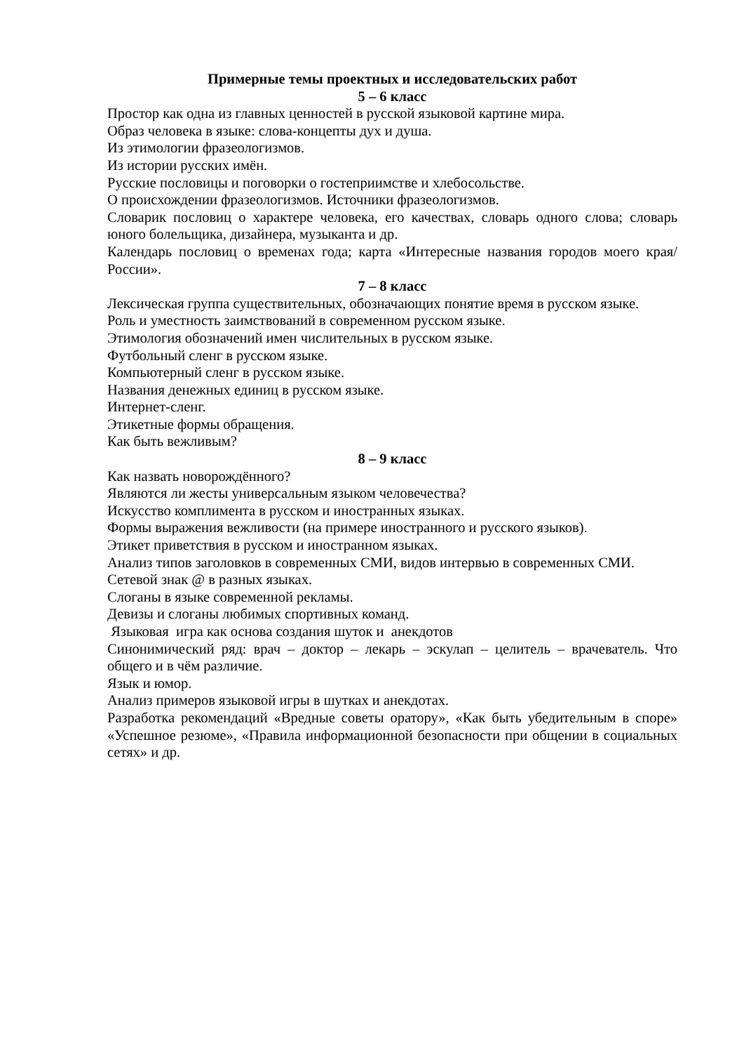Примерные темы проектных и исследовательских работ
5 – 6 класс
Простор как одна из главных ценностей в русской языковой картине мира.
Образ человека в языке: слова-концепты дух и душа.
Из этимологии фразеологизмов.
Из истории русских имён.
Русские пословицы и поговорки о гостеприимстве и хлебосольстве.
О происхождении фразеологизмов. Источники фразеологизмов.
Словарик пословиц о характере человека, его качествах, словарь одного слова; словарь юного болельщика, дизайнера, музыканта и др.
Календарь пословиц о временах года; карта «Интересные названия городов моего края/России».
7 – 8 класс
Лексическая группа существительных, обозначающих понятие время в русском языке.
Роль и уместность заимствований в современном русском языке.
Этимология обозначений имен числительных в русском языке.
Футбольный сленг в русском языке.
Компьютерный сленг в русском языке.
Названия денежных единиц в русском языке.
Интернет-сленг.
Этикетные формы обращения.
Как быть вежливым?
8 – 9 класс
Как назвать новорождённого?
Являются ли жесты универсальным языком человечества?
Искусство комплимента в русском и иностранных языках.
Формы выражения вежливости (на примере иностранного и русского языков).
Этикет приветствия в русском и иностранном языках.
Анализ типов заголовков в современных СМИ, видов интервью в современных СМИ.
Сетевой знак @ в разных языках.
Слоганы в языке современной рекламы.
Девизы и слоганы любимых спортивных команд.
Языковая игра как основа создания шуток и анекдотов
Синонимический ряд: врач – доктор – лекарь – эскулап – целитель – врачеватель. Что общего и в чём различие.
Язык и юмор.
Анализ примеров языковой игры в шутках и анекдотах.
Разработка рекомендаций «Вредные советы оратору», «Как быть убедительным в споре» «Успешное резюме», «Правила информационной безопасности при общении в социальных сетях» и др.